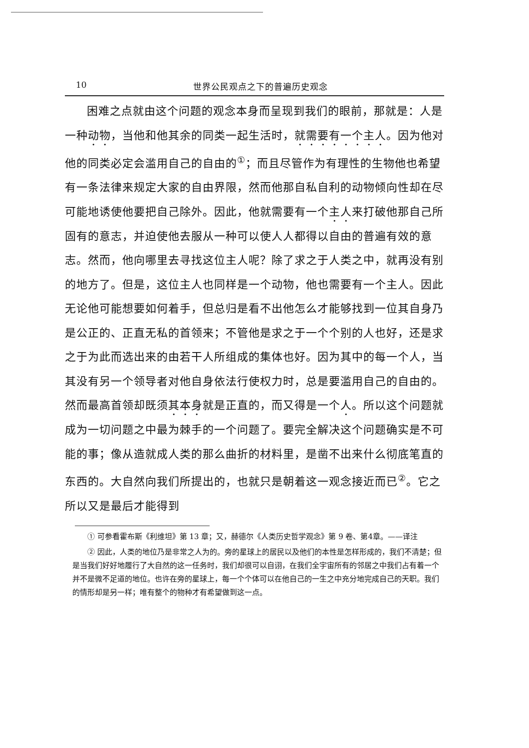10 世界公民观点之下的普遍历史观念
困难之点就由这个问题的观念本身而呈现到我们的眼前，那就是：人是一种动物，当他和他其余的同类一起生活时，就需要有一个主人。因为他对他的同类必定会滥用自己的自由的<sup>①</sup>；而且尽管作为有理性的生物他也希望有一条法律来规定大家的自由界限，然而他那自私自利的动物倾向性却在尽可能地诱使他要把自己除外。因此，他就需要有一个主人来打破他那自己所固有的意志，并迫使他去服从一种可以使人人都得以自由的普遍有效的意志。然而，他向哪里去寻找这位主人呢？除了求之于人类之中，就再没有别的地方了。但是，这位主人也同样是一个动物，他也需要有一个主人。因此无论他可能想要如何着手，但总归是看不出他怎么才能够找到一位其自身乃是公正的、正直无私的首领来；不管他是求之于一个个别的人也好，还是求之于为此而选出来的由若干人所组成的集体也好。因为其中的每一个人，当其没有另一个领导者对他自身依法行使权力时，总是要滥用自己的自由的。然而最高首领却既须其本身就是正直的，而又得是一个人。所以这个问题就成为一切问题之中最为棘手的一个问题了。要完全解决这个问题确实是不可能的事；像从造就成人类的那么曲折的材料里，是凿不出来什么彻底笔直的东西的。大自然向我们所提出的，也就只是朝着这一观念接近而已<sup>②</sup>。它之所以又是最后才能得到
① 可参看霍布斯《利维坦》第 13 章；又，赫德尔《人类历史哲学观念》第 9 卷、第4章。——译注
② 因此，人类的地位乃是非常之人为的。旁的星球上的居民以及他们的本性是怎样形成的，我们不清楚；但是当我们好好地履行了大自然的这一任务时，我们却很可以自诩，在我们全宇宙所有的邻居之中我们占有着一个并不是微不足道的地位。也许在旁的星球上，每一个个体可以在他自己的一生之中充分地完成自己的天职。我们的情形却是另一样；唯有整个的物种才有希望做到这一点。